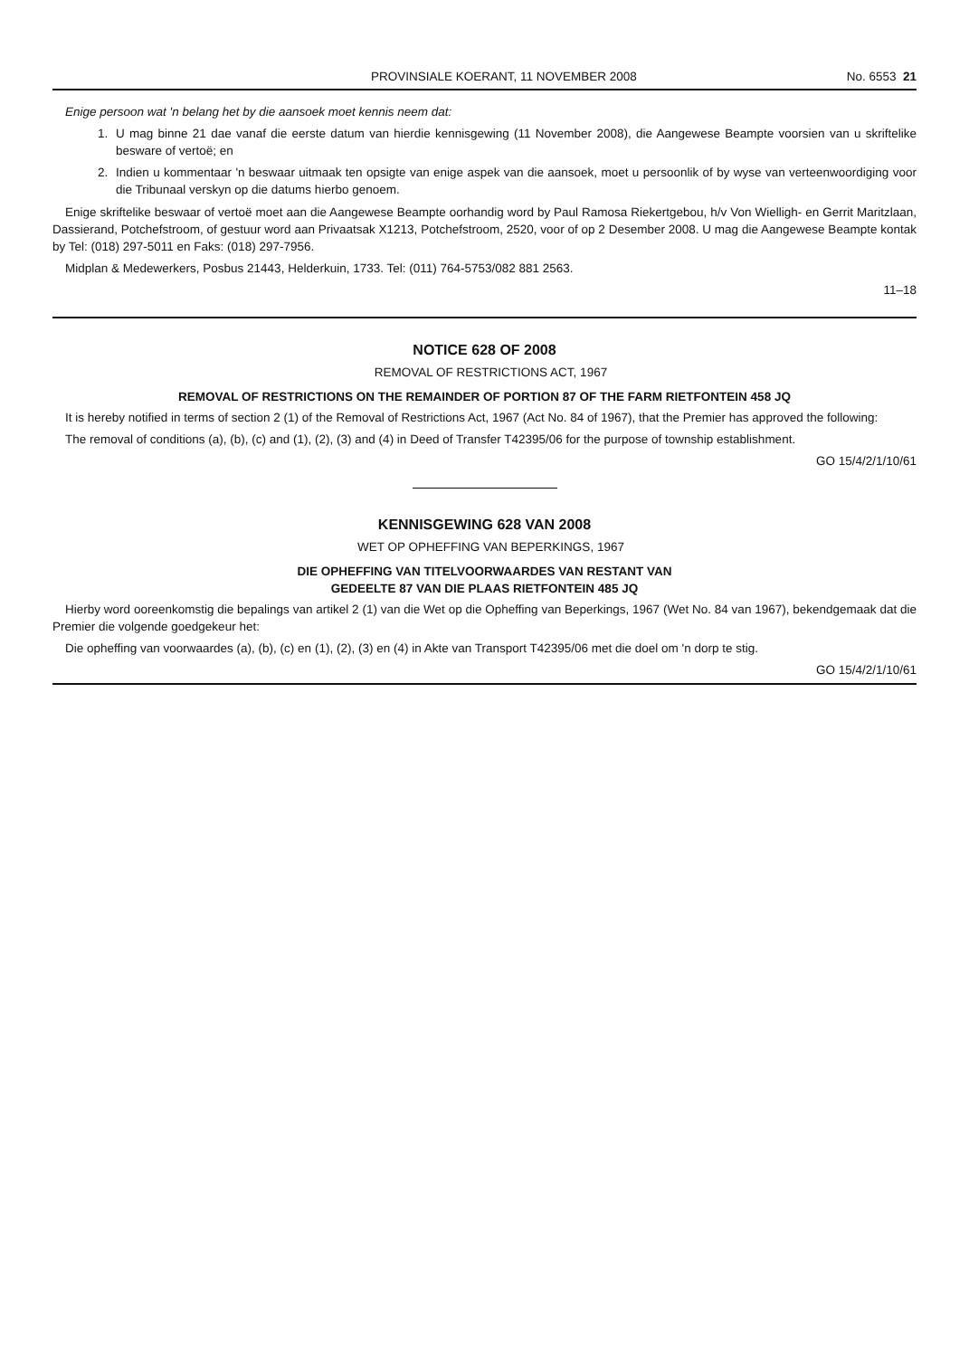PROVINSIALE KOERANT, 11 NOVEMBER 2008 No. 6553 21
Enige persoon wat 'n belang het by die aansoek moet kennis neem dat:
1. U mag binne 21 dae vanaf die eerste datum van hierdie kennisgewing (11 November 2008), die Aangewese Beampte voorsien van u skriftelike besware of vertoë; en
2. Indien u kommentaar 'n beswaar uitmaak ten opsigte van enige aspek van die aansoek, moet u persoonlik of by wyse van verteenwoordiging voor die Tribunaal verskyn op die datums hierbo genoem.
Enige skriftelike beswaar of vertoë moet aan die Aangewese Beampte oorhandig word by Paul Ramosa Riekertgebou, h/v Von Wielligh- en Gerrit Maritzlaan, Dassierand, Potchefstroom, of gestuur word aan Privaatsak X1213, Potchefstroom, 2520, voor of op 2 Desember 2008. U mag die Aangewese Beampte kontak by Tel: (018) 297-5011 en Faks: (018) 297-7956.
Midplan & Medewerkers, Posbus 21443, Helderkuin, 1733. Tel: (011) 764-5753/082 881 2563.
11–18
NOTICE 628 OF 2008
REMOVAL OF RESTRICTIONS ACT, 1967
REMOVAL OF RESTRICTIONS ON THE REMAINDER OF PORTION 87 OF THE FARM RIETFONTEIN 458 JQ
It is hereby notified in terms of section 2 (1) of the Removal of Restrictions Act, 1967 (Act No. 84 of 1967), that the Premier has approved the following:
The removal of conditions (a), (b), (c) and (1), (2), (3) and (4) in Deed of Transfer T42395/06 for the purpose of township establishment.
GO 15/4/2/1/10/61
KENNISGEWING 628 VAN 2008
WET OP OPHEFFING VAN BEPERKINGS, 1967
DIE OPHEFFING VAN TITELVOORWAARDES VAN RESTANT VAN
GEDEELTE 87 VAN DIE PLAAS RIETFONTEIN 485 JQ
Hierby word ooreenkomstig die bepalings van artikel 2 (1) van die Wet op die Opheffing van Beperkings, 1967 (Wet No. 84 van 1967), bekendgemaak dat die Premier die volgende goedgekeur het:
Die opheffing van voorwaardes (a), (b), (c) en (1), (2), (3) en (4) in Akte van Transport T42395/06 met die doel om 'n dorp te stig.
GO 15/4/2/1/10/61